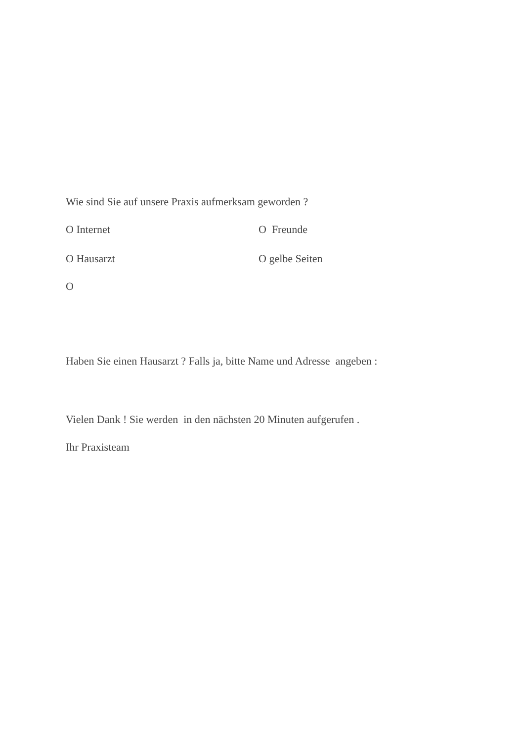Wie sind Sie auf unsere Praxis aufmerksam geworden ?
O Internet O Freunde
O Hausarzt O gelbe Seiten
O
Haben Sie einen Hausarzt ? Falls ja, bitte Name und Adresse angeben :
Vielen Dank ! Sie werden in den nächsten 20 Minuten aufgerufen .
Ihr Praxisteam